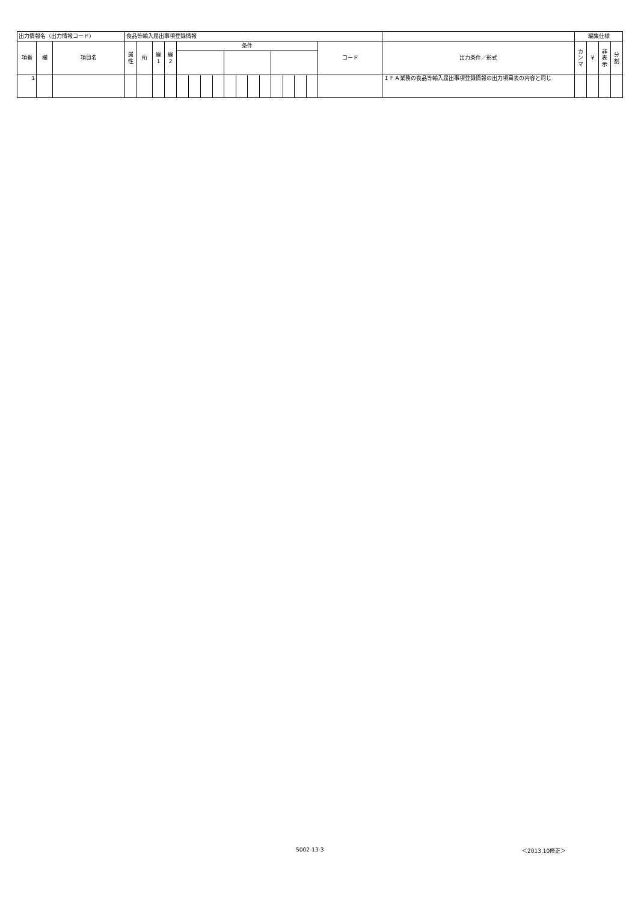| 出力情報名（出力情報コード） | | | 食品等輸入届出事項登録情報 | | | | | | | | | | | | | | | | | | 編集仕様 | | | |
| 項番 | 欄 | 項目名 | 属 性 | 桁 | 繰 1 | 繰 2 | 条件 | | | | | | | | | | | | コード | 出力条件／形式 | カ ン マ | ¥ | 非 表 示 | 分 割 |
| 1 | | | | | | | | | | | | | | | | | | | | ＩＦＡ業務の食品等輸入届出事項登録情報の出力項目表の内容と同じ | | | | |
5002-13-3 ＜2013.10修正＞